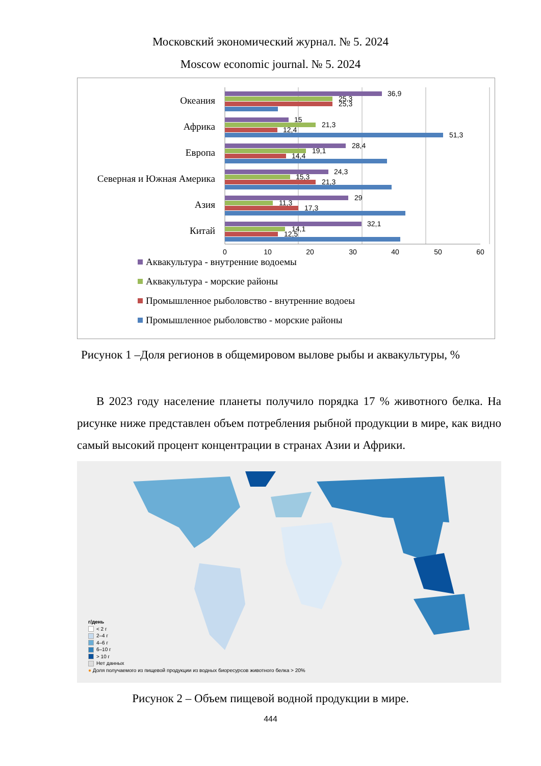Московский экономический журнал. № 5. 2024
Moscow economic journal. № 5. 2024
Океания
Африка
Европа
Северная и Южная Америка
Азия
Китай
36,9
25,3
25,3
15
21,3
12,4
51,3
28,4
19,1
14,4
24,3
15,3
21,3
29
11,3
17,3
32,1
14,1
12,5
0
10
20
30
40
50
60
Аквакультура - внутренние водоемы
Аквакультура - морские районы
Промышленное рыболовство - внутренние водоеы
Промышленное рыболовство - морские районы
Рисунок 1 –Доля регионов в общемировом вылове рыбы и аквакультуры, %
В 2023 году население планеты получило порядка 17 % животного белка. На рисунке ниже представлен объем потребления рыбной продукции в мире, как видно самый высокий процент концентрации в странах Азии и Африки.
г/день
< 2 г
2–4 г
4–6 г
6–10 г
> 10 г
Нет данных
● Доля получаемого из пищевой продукции из водных биоресурсов животного белка > 20%
Рисунок 2 – Объем пищевой водной продукции в мире.
444